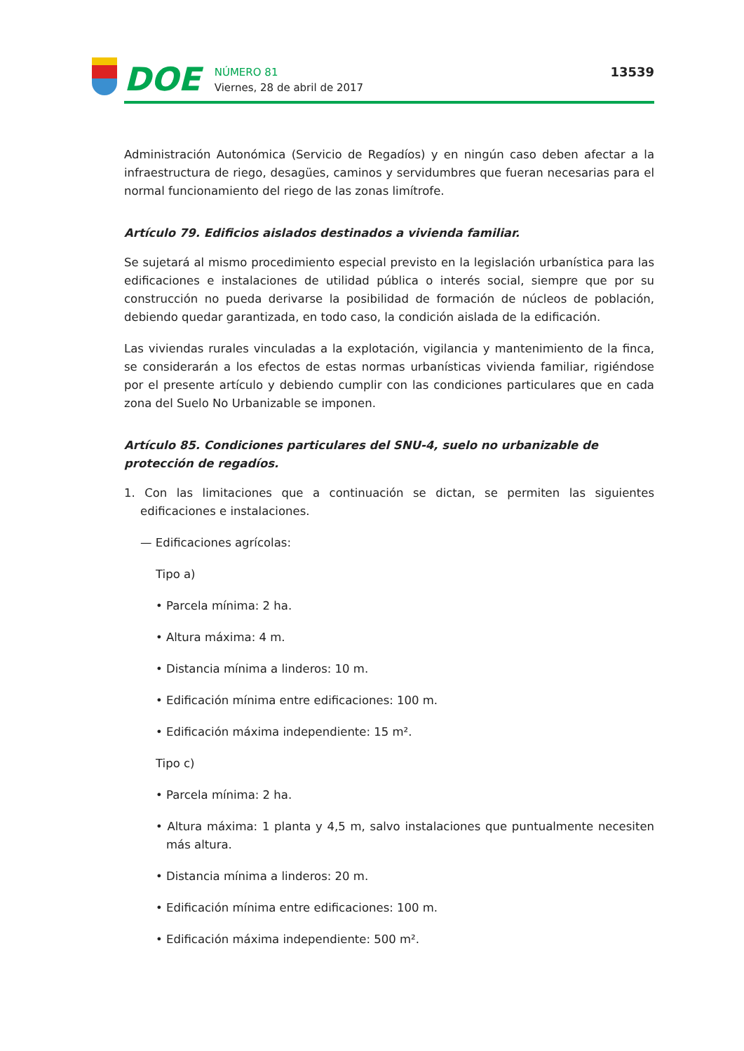DOE
NÚMERO 81
Viernes, 28 de abril de 2017
13539
Administración Autonómica (Servicio de Regadíos) y en ningún caso deben afectar a la infraestructura de riego, desagües, caminos y servidumbres que fueran necesarias para el normal funcionamiento del riego de las zonas limítrofe.
Artículo 79. Edificios aislados destinados a vivienda familiar.
Se sujetará al mismo procedimiento especial previsto en la legislación urbanística para las edificaciones e instalaciones de utilidad pública o interés social, siempre que por su construcción no pueda derivarse la posibilidad de formación de núcleos de población, debiendo quedar garantizada, en todo caso, la condición aislada de la edificación.
Las viviendas rurales vinculadas a la explotación, vigilancia y mantenimiento de la finca, se considerarán a los efectos de estas normas urbanísticas vivienda familiar, rigiéndose por el presente artículo y debiendo cumplir con las condiciones particulares que en cada zona del Suelo No Urbanizable se imponen.
Artículo 85. Condiciones particulares del SNU-4, suelo no urbanizable de protección de regadíos.
1. Con las limitaciones que a continuación se dictan, se permiten las siguientes edificaciones e instalaciones.
— Edificaciones agrícolas:
Tipo a)
• Parcela mínima: 2 ha.
• Altura máxima: 4 m.
• Distancia mínima a linderos: 10 m.
• Edificación mínima entre edificaciones: 100 m.
• Edificación máxima independiente: 15 m².
Tipo c)
• Parcela mínima: 2 ha.
• Altura máxima: 1 planta y 4,5 m, salvo instalaciones que puntualmente necesiten más altura.
• Distancia mínima a linderos: 20 m.
• Edificación mínima entre edificaciones: 100 m.
• Edificación máxima independiente: 500 m².